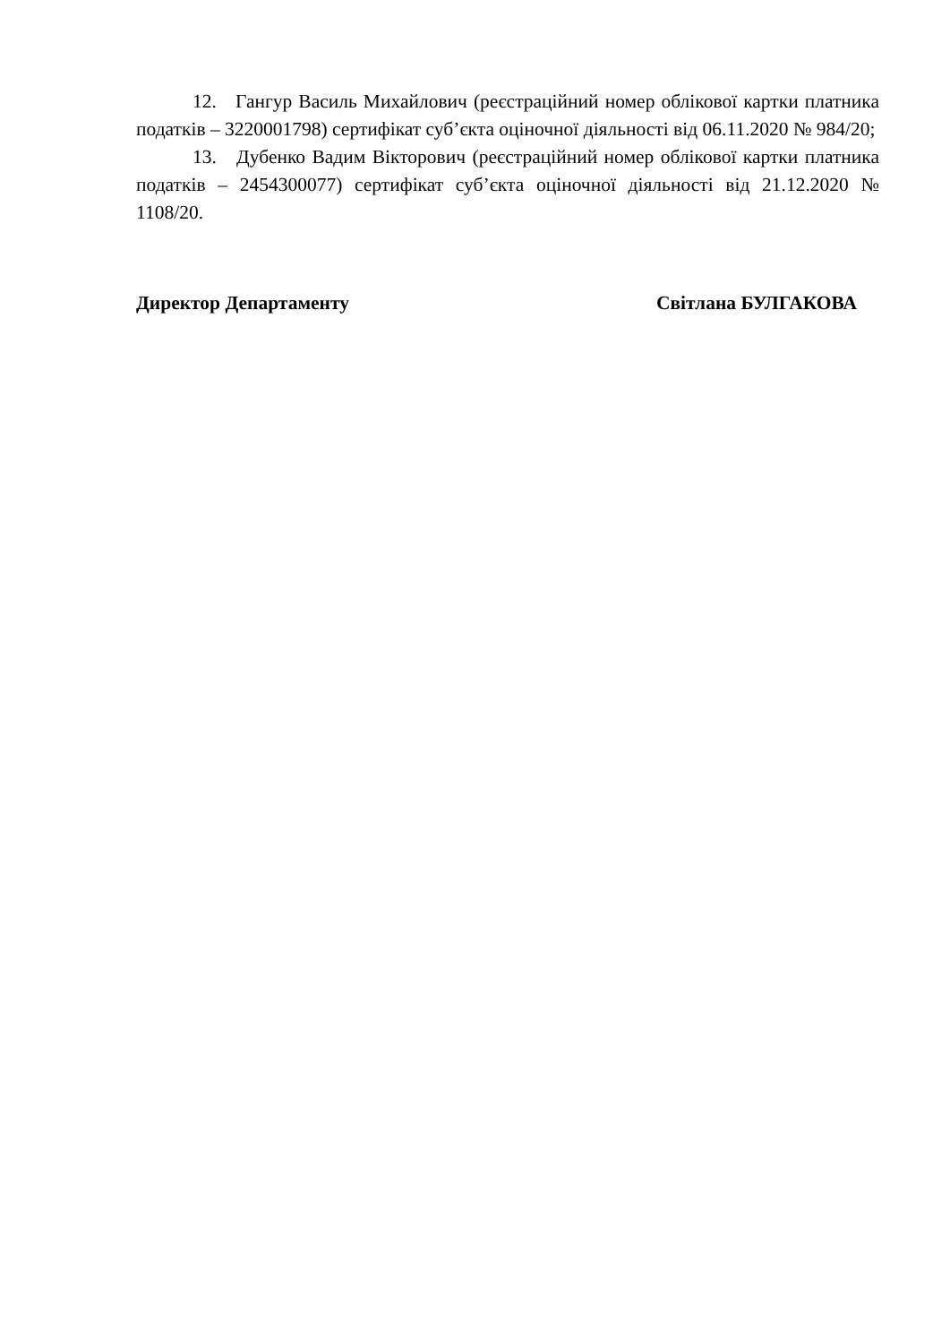12. Гангур Василь Михайлович (реєстраційний номер облікової картки платника податків – 3220001798) сертифікат суб’єкта оціночної діяльності від 06.11.2020 № 984/20;
13. Дубенко Вадим Вікторович (реєстраційний номер облікової картки платника податків – 2454300077) сертифікат суб’єкта оціночної діяльності від 21.12.2020 № 1108/20.
Директор Департаменту Світлана БУЛГАКОВА